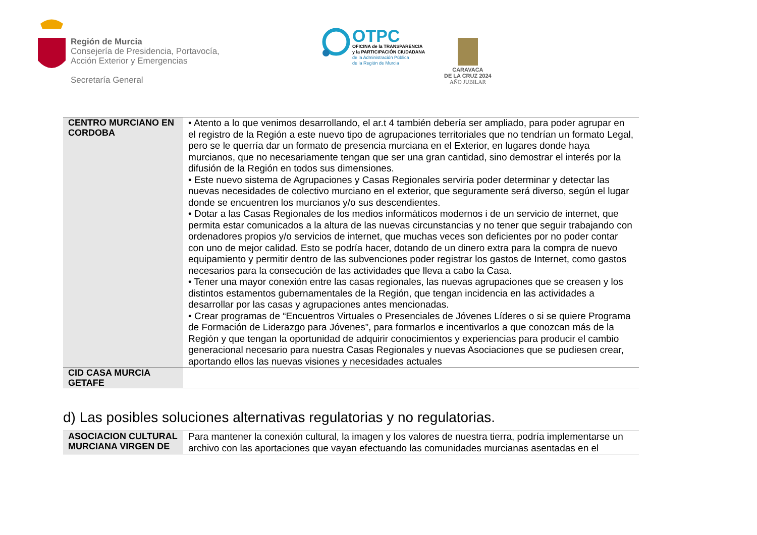Región de Murcia
Consejería de Presidencia, Portavocía,
Acción Exterior y Emergencias
Secretaría General
OTPC
OFICINA de la TRANSPARENCIA
y la PARTICIPACIÓN CIUDADANA
de la Administración Pública
de la Región de Murcia
CARAVACA
DE LA CRUZ 2024
AÑO JUBILAR
| CENTRO MURCIANO EN CORDOBA | • Atento a lo que venimos desarrollando, el ar.t 4 también debería ser ampliado, para poder agrupar en el registro de la Región a este nuevo tipo de agrupaciones territoriales que no tendrían un formato Legal, pero se le querría dar un formato de presencia murciana en el Exterior, en lugares donde haya murcianos, que no necesariamente tengan que ser una gran cantidad, sino demostrar el interés por la difusión de la Región en todos sus dimensiones. • Este nuevo sistema de Agrupaciones y Casas Regionales serviría poder determinar y detectar las nuevas necesidades de colectivo murciano en el exterior, que seguramente será diverso, según el lugar donde se encuentren los murcianos y/o sus descendientes. • Dotar a las Casas Regionales de los medios informáticos modernos i de un servicio de internet, que permita estar comunicados a la altura de las nuevas circunstancias y no tener que seguir trabajando con ordenadores propios y/o servicios de internet, que muchas veces son deficientes por no poder contar con uno de mejor calidad. Esto se podría hacer, dotando de un dinero extra para la compra de nuevo equipamiento y permitir dentro de las subvenciones poder registrar los gastos de Internet, como gastos necesarios para la consecución de las actividades que lleva a cabo la Casa. • Tener una mayor conexión entre las casas regionales, las nuevas agrupaciones que se creasen y los distintos estamentos gubernamentales de la Región, que tengan incidencia en las actividades a desarrollar por las casas y agrupaciones antes mencionadas. • Crear programas de “Encuentros Virtuales o Presenciales de Jóvenes Líderes o si se quiere Programa de Formación de Liderazgo para Jóvenes”, para formarlos e incentivarlos a que conozcan más de la Región y que tengan la oportunidad de adquirir conocimientos y experiencias para producir el cambio generacional necesario para nuestra Casas Regionales y nuevas Asociaciones que se pudiesen crear, aportando ellos las nuevas visiones y necesidades actuales |
| CID CASA MURCIA GETAFE | |
d) Las posibles soluciones alternativas regulatorias y no regulatorias.
| ASOCIACION CULTURAL MURCIANA VIRGEN DE | Para mantener la conexión cultural, la imagen y los valores de nuestra tierra, podría implementarse un archivo con las aportaciones que vayan efectuando las comunidades murcianas asentadas en el |